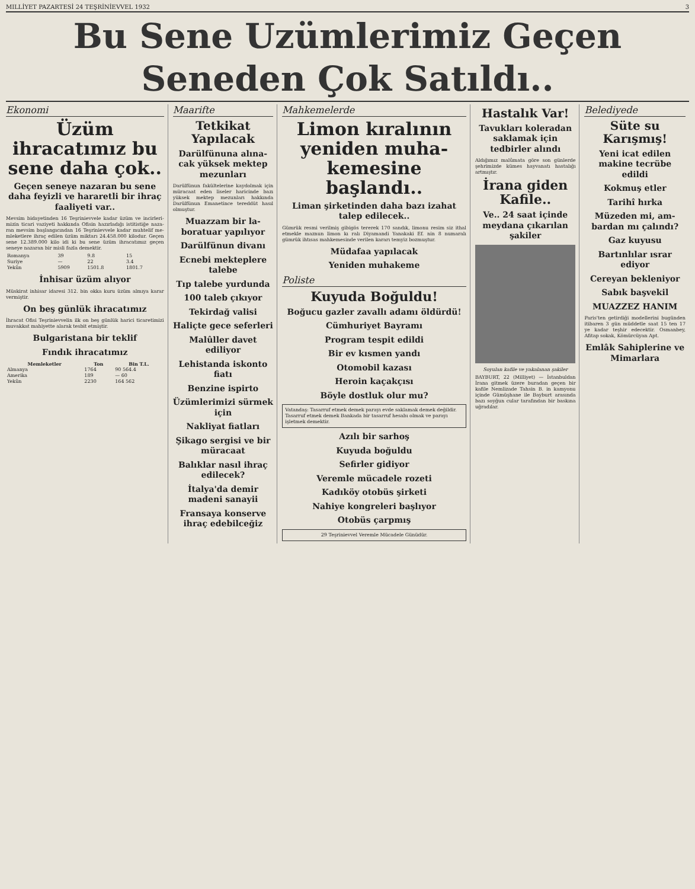MILLİYET PAZARTESİ 24 TEŞRİNİEVVEL 1932 3
Bu Sene Uzümlerimiz Geçen Seneden Çok Satıldı..
Ekonomi
Üzüm ihracatımız bu sene daha çok..
Geçen seneye nazaran bu sene daha feyizli ve hara­retli bir ihraç faaliyeti var..
Mevsim bidayetinden 16 Teşri­nievvele kadar üzüm ve incirleri­mizin ticari vaziyeti hakkında O­fisin hazırladığı istitistiğe naza­ran mevsim başlangıcından 16 Teşrinievvele kadar muhtelif me­mleketlere ihraç edilen üzüm mik­tarı 24.458.000 kilodur. Geçen se­ne 12.389.000 kilo idi ki bu sene üzüm ihracatımız geçen seneye nazaran bir misli fazla demektir.
| Romanya | 39 | 9.8 | 15 |
| Suriye | — | 22 | 3.4 |
| Yekûn | 5909 | 1501.8 | 1801.7 |
İnhisar üzüm alıyor
Müskirat inhisar idaresi 312. bin okka kuru üzüm almıya ka­rar vermiştir.
On beş günlük ihracatımız
İhracat Ofisi Teşrinievvelin ilk on beş günlük harici ticareti­mizi muvakkat mahiyette alarak tesbit etmiştir.
Bulgaristana bir teklif
Fındık ihracatımız
| Memleketler | Ton | Bin T.L. |
| --- | --- | --- |
| Almanya | 1764 | 90 564.4 |
| Amerika | 189 | — 60 |
| Yekûn | 2230 | 164 562 |
Maarifte
Tetkikat Yapılacak
Darülfünuna alına­cak yüksek mektep mezunları
Darülfünun fakültelerine kay­dolmak için müracaat eden lise­ler haricinde bazı yüksek mektep mezunları hakkında Darülfünun Emanetince tereddüt hasıl olmuş­tur.
Muazzam bir la­boratuar yapılıyor
Darülfünun divanı
Ecnebi mekteplere talebe
Tıp talebe yurdunda
100 taleb çıkıyor
Tekirdağ valisi
Haliçte gece seferleri
Malûller davet ediliyor
Lehistanda iskonto fiatı
Benzine ispirto
Üzümlerimizi sür­mek için
Nakliyat fiatları
Şikago sergisi ve bir müracaat
Balıklar nasıl ihraç edilecek?
İtalya'da demir madeni sanayii
Fransaya konserve ihraç edebilceğiz
Mahkemelerde
Limon kıralının yeni­den muha­kemesine başlandı..
Liman şirketinden daha bazı izahat talep edilecek..
Gümrük resmi verilmiş gibigös tererek 170 sandık, limonu resim siz ithal etmekle maznun limon kı ralı Diyamandi Yanakaki Ef. nin 8 numaralı gümrük ihtısas mah­kemesinde verilen kararı temyiz bozmuştur.
Müdafaa yapılacak
Yeniden muhakeme
Poliste
Kuyuda Boğuldu!
Boğucu gazler zavallı adamı öldürdü!
Cümhuriyet Bayramı
Program tespit edildi
Bir ev kısmen yandı
Otomobil kazası
Heroin kaçakçısı
Böyle dostluk olur mu?
Vatandaş: Tasarruf etmek demek parayı evde saklamak demek değildir. Tasarruf etmek demek Bankada bir tasarruf hesabı olmak ve pa­rayı işletmek demektir.
Azılı bir sarhoş
Kuyuda boğuldu
Sefirler gidiyor
Veremle mücadele rozeti
Kadıköy otobüs şirketi
Nahiye kongreleri başlıyor
Otobüs çarpmış
29 Teşrinievvel Veremle Mücadele Günüdür.
Hastalık Var!
Tavukları kolera­dan saklamak için tedbirler alındı
Aldığımız malûmata göre son günlerde şehrimizde kümes hay­vanatı hastalığı artmıştır.
İrana giden Kafile..
Ve.. 24 saat içinde meydana çıkarılan şakiler
Soyulan kafile ve yakala­nan şakiler
BAYBURT, 22 (Milliyet) — İs­tanbuldan İrana gitmek üzere bura­dan geçen bir kafile Nemlizade Tah­sin B. in kamyonu içinde Gümüşha­ne ile Bayburt arasında bazı soyğun cular tarafından bir baskına uğradı­lar.
Belediyede
Süte su Karışmış!
Yeni icat edilen makine tecrübe edildi
Kokmuş etler
Tarihî hırka
Müzeden mi, am­bardan mı çalındı?
Gaz kuyusu
Bartınlılar ısrar ediyor
Cereyan bekleniyor
Sabık başvekil
MUAZZEZ HANIM
Paris'ten getirdiği modellerini bugünden itibaren 3 gün müddetle saat 15 ten 17 ye kadar teşhir ede­cektir. Osmanbey, Afitap sokak, Kömür­cüyan Apt.
Emlâk Sahiplerine ve Mimarlara